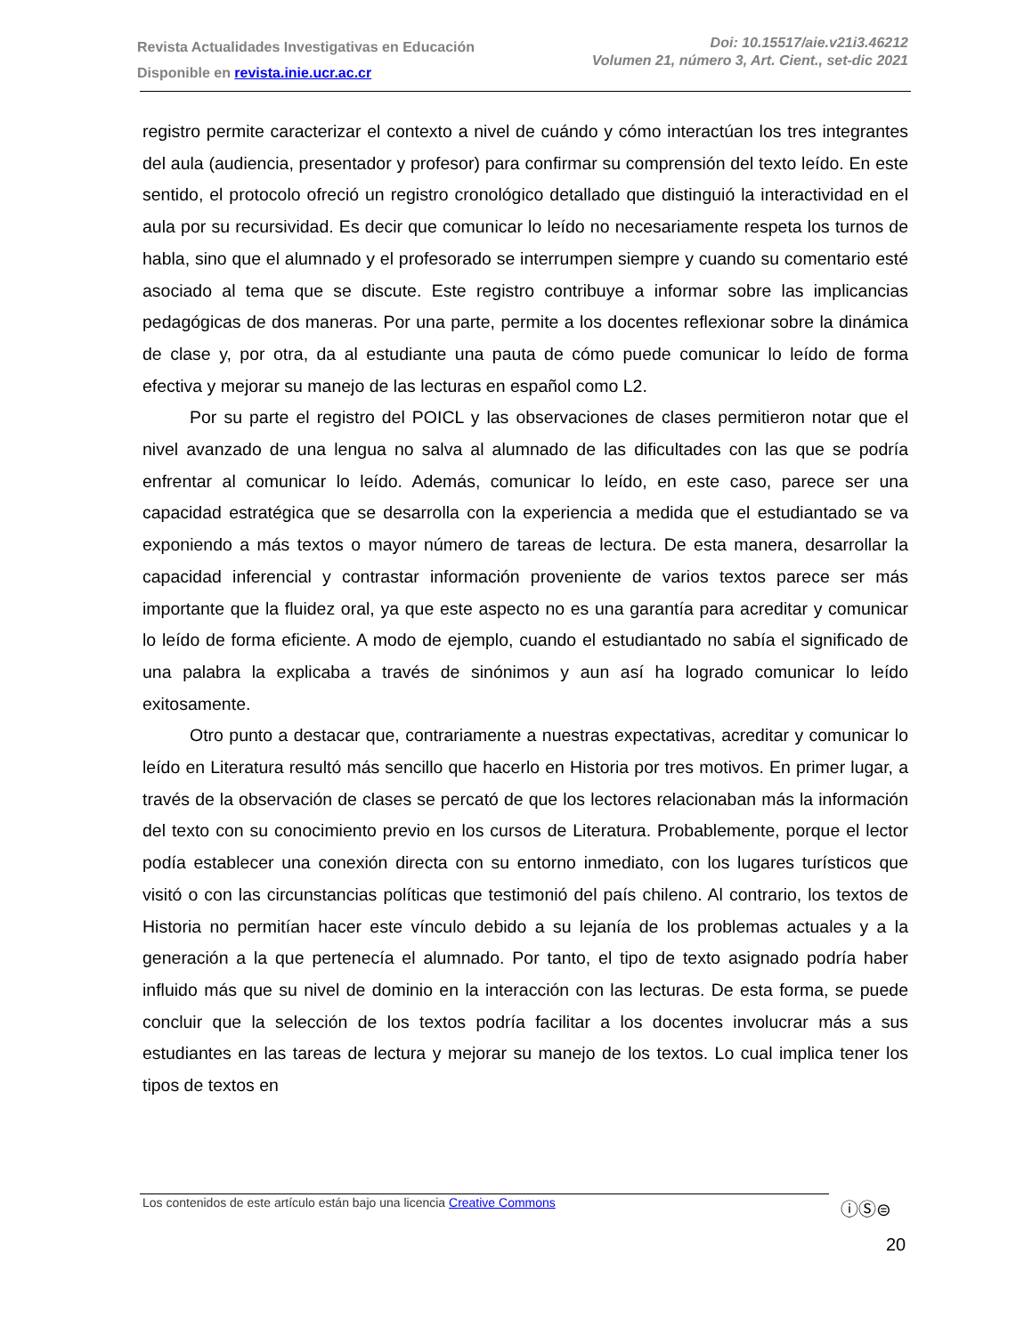Revista Actualidades Investigativas en Educación
Disponible en revista.inie.ucr.ac.cr
Doi: 10.15517/aie.v21i3.46212
Volumen 21, número 3, Art. Cient., set-dic 2021
registro permite caracterizar el contexto a nivel de cuándo y cómo interactúan los tres integrantes del aula (audiencia, presentador y profesor) para confirmar su comprensión del texto leído. En este sentido, el protocolo ofreció un registro cronológico detallado que distinguió la interactividad en el aula por su recursividad. Es decir que comunicar lo leído no necesariamente respeta los turnos de habla, sino que el alumnado y el profesorado se interrumpen siempre y cuando su comentario esté asociado al tema que se discute. Este registro contribuye a informar sobre las implicancias pedagógicas de dos maneras. Por una parte, permite a los docentes reflexionar sobre la dinámica de clase y, por otra, da al estudiante una pauta de cómo puede comunicar lo leído de forma efectiva y mejorar su manejo de las lecturas en español como L2.
Por su parte el registro del POICL y las observaciones de clases permitieron notar que el nivel avanzado de una lengua no salva al alumnado de las dificultades con las que se podría enfrentar al comunicar lo leído. Además, comunicar lo leído, en este caso, parece ser una capacidad estratégica que se desarrolla con la experiencia a medida que el estudiantado se va exponiendo a más textos o mayor número de tareas de lectura. De esta manera, desarrollar la capacidad inferencial y contrastar información proveniente de varios textos parece ser más importante que la fluidez oral, ya que este aspecto no es una garantía para acreditar y comunicar lo leído de forma eficiente. A modo de ejemplo, cuando el estudiantado no sabía el significado de una palabra la explicaba a través de sinónimos y aun así ha logrado comunicar lo leído exitosamente.
Otro punto a destacar que, contrariamente a nuestras expectativas, acreditar y comunicar lo leído en Literatura resultó más sencillo que hacerlo en Historia por tres motivos. En primer lugar, a través de la observación de clases se percató de que los lectores relacionaban más la información del texto con su conocimiento previo en los cursos de Literatura. Probablemente, porque el lector podía establecer una conexión directa con su entorno inmediato, con los lugares turísticos que visitó o con las circunstancias políticas que testimonió del país chileno. Al contrario, los textos de Historia no permitían hacer este vínculo debido a su lejanía de los problemas actuales y a la generación a la que pertenecía el alumnado. Por tanto, el tipo de texto asignado podría haber influido más que su nivel de dominio en la interacción con las lecturas. De esta forma, se puede concluir que la selección de los textos podría facilitar a los docentes involucrar más a sus estudiantes en las tareas de lectura y mejorar su manejo de los textos. Lo cual implica tener los tipos de textos en
Los contenidos de este artículo están bajo una licencia Creative Commons
ⓘⓈ⊜
20